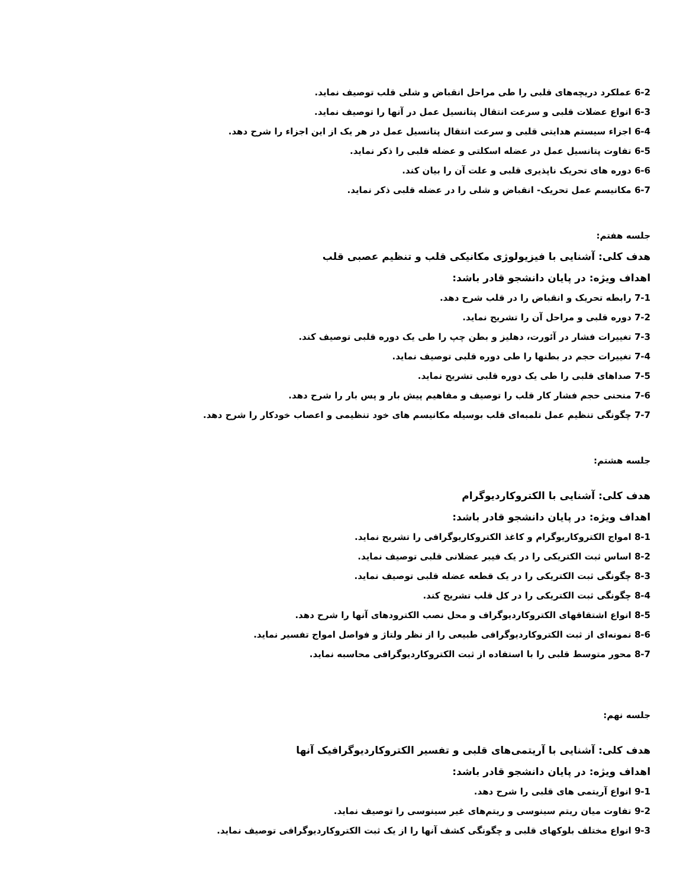6-2 عملکرد دریچه‌های قلبی را طی مراحل انقباض و شلی قلب توصیف نماید.
6-3 انواع عضلات قلبی و سرعت انتقال پتانسیل عمل در آنها را توصیف نماید.
6-4 اجزاء سیستم هدایتی قلبی و سرعت انتقال پتانسیل عمل در هر یک از این اجزاء را شرح دهد.
6-5 تفاوت پتانسیل عمل در عضله اسکلتی و عضله قلبی را ذکر نماید.
6-6 دوره های تحریک ناپذیری قلبی و علت آن را بیان کند.
6-7 مکانیسم عمل تحریک- انقباض و شلی را در عضله قلبی ذکر نماید.
جلسه هفتم:
هدف کلی: آشنایی با فیزیولوژی مکانیکی قلب و تنظیم عصبی قلب
اهداف ویژه: در پایان دانشجو قادر باشد:
7-1 رابطه تحریک و انقباض را در قلب شرح دهد.
7-2 دوره قلبی و مراحل آن را تشریح نماید.
7-3 تغییرات فشار در آئورت، دهلیز و بطن چپ را طی یک دوره قلبی توصیف کند.
7-4 تغییرات حجم در بطنها را طی دوره قلبی توصیف نماید.
7-5 صداهای قلبی را طی یک دوره قلبی تشریح نماید.
7-6 منحنی حجم فشار کار قلب را توصیف و مفاهیم پیش بار و پس بار را شرح دهد.
7-7 چگونگی تنظیم عمل تلمبه‌ای قلب بوسیله مکانیسم های خود تنظیمی و اعصاب خودکار را شرح دهد.
جلسه هشتم:
هدف کلی: آشنایی با الکتروکاردیوگرام
اهداف ویژه: در پایان دانشجو قادر باشد:
8-1 امواج الکتروکاریوگرام و کاغذ الکتروکاریوگرافی را تشریح نماید.
8-2 اساس ثبت الکتریکی را در یک فیبر عضلانی قلبی توصیف نماید.
8-3 چگونگی ثبت الکتریکی را در یک قطعه عضله قلبی توصیف نماید.
8-4 چگونگی ثبت الکتریکی را در کل قلب تشریح کند.
8-5 انواع اشتقاقهای الکتروکاردیوگراف و محل نصب الکترودهای آنها را شرح دهد.
8-6 نمونه‌ای از ثبت الکتروکاردیوگرافی طبیعی را از نظر ولتاژ و فواصل امواج تفسیر نماید.
8-7 محور متوسط قلبی را با استفاده از ثبت الکتروکاردیوگرافی محاسبه نماید.
جلسه نهم:
هدف کلی: آشنایی با آریتمی‌های قلبی و تفسیر الکتروکاردیوگرافیک آنها
اهداف ویژه: در پایان دانشجو قادر باشد:
9-1 انواع آریتمی های قلبی را شرح دهد.
9-2 تفاوت میان ریتم سینوسی و ریتم‌های غیر سینوسی را توصیف نماید.
9-3 انواع مختلف بلوکهای قلبی و چگونگی کشف آنها را از یک ثبت الکتروکاردیوگرافی توصیف نماید.